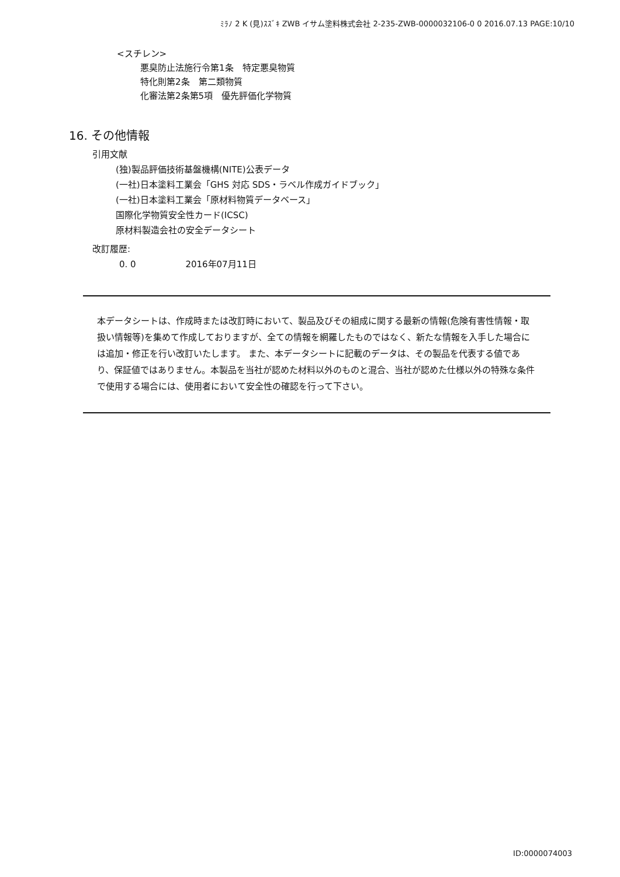ﾐﾗﾉ 2 K (見)ｽｽﾞｷ ZWB イサム塗料株式会社 2-235-ZWB-0000032106-0 0 2016.07.13 PAGE:10/10
<スチレン>
悪臭防止法施行令第1条　特定悪臭物質
特化則第2条　第二類物質
化審法第2条第5項　優先評価化学物質
16. その他情報
引用文献
(独)製品評価技術基盤機構(NITE)公表データ
(一社)日本塗料工業会「GHS 対応 SDS・ラベル作成ガイドブック」
(一社)日本塗料工業会「原材料物質データベース」
国際化学物質安全性カード(ICSC)
原材料製造会社の安全データシート
改訂履歴:
0. 0 2016年07月11日
本データシートは、作成時または改訂時において、製品及びその組成に関する最新の情報(危険有害性情報・取扱い情報等)を集めて作成しておりますが、全ての情報を網羅したものではなく、新たな情報を入手した場合には追加・修正を行い改訂いたします。 また、本データシートに記載のデータは、その製品を代表する値であり、保証値ではありません。本製品を当社が認めた材料以外のものと混合、当社が認めた仕様以外の特殊な条件で使用する場合には、使用者において安全性の確認を行って下さい。
ID:0000074003